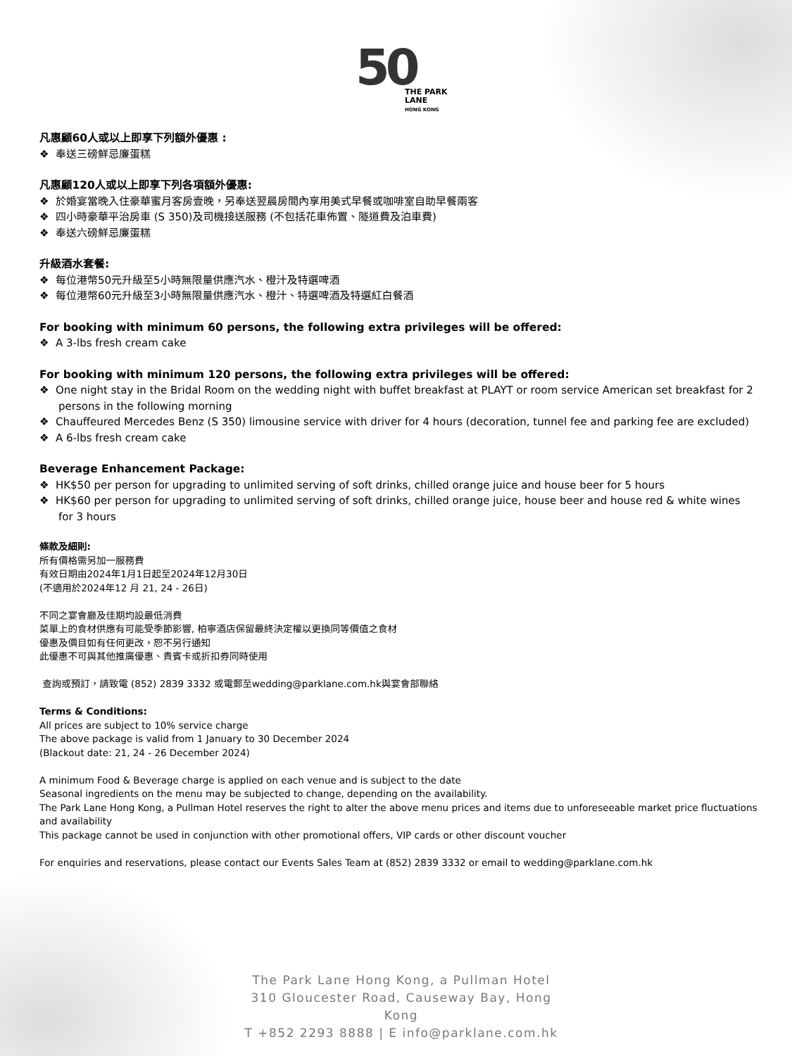50
THE PARK LANE
HONG KONG
凡惠顧60人或以上即享下列額外優惠 :
❖ 奉送三磅鮮忌廉蛋糕
凡惠顧120人或以上即享下列各項額外優惠:
❖ 於婚宴當晚入住豪華蜜月客房壹晚，另奉送翌晨房間內享用美式早餐或咖啡室自助早餐兩客
❖ 四小時豪華平治房車 (S 350)及司機接送服務 (不包括花車佈置、隧道費及泊車費)
❖ 奉送六磅鮮忌廉蛋糕
升級酒水套餐:
❖ 每位港幣50元升級至5小時無限量供應汽水、橙汁及特選啤酒
❖ 每位港幣60元升級至3小時無限量供應汽水、橙汁、特選啤酒及特選紅白餐酒
For booking with minimum 60 persons, the following extra privileges will be offered:
❖ A 3-lbs fresh cream cake
For booking with minimum 120 persons, the following extra privileges will be offered:
❖ One night stay in the Bridal Room on the wedding night with buffet breakfast at PLAYT or room service American set breakfast for 2 persons in the following morning
❖ Chauffeured Mercedes Benz (S 350) limousine service with driver for 4 hours (decoration, tunnel fee and parking fee are excluded)
❖ A 6-lbs fresh cream cake
Beverage Enhancement Package:
❖ HK$50 per person for upgrading to unlimited serving of soft drinks, chilled orange juice and house beer for 5 hours
❖ HK$60 per person for upgrading to unlimited serving of soft drinks, chilled orange juice, house beer and house red & white wines for 3 hours
條款及細則:
所有價格需另加一服務費
有效日期由2024年1月1日起至2024年12月30日
(不適用於2024年12 月 21, 24 - 26日)
不同之宴會廳及佳期均設最低消費
菜單上的食材供應有可能受季節影響, 柏寧酒店保留最終決定權以更換同等價值之食材
優惠及價目如有任何更改，恕不另行通知
此優惠不可與其他推廣優惠、貴賓卡或折扣券同時使用
查詢或預訂，請致電 (852) 2839 3332 或電郵至wedding@parklane.com.hk與宴會部聯絡
Terms & Conditions:
All prices are subject to 10% service charge
The above package is valid from 1 January to 30 December 2024
(Blackout date: 21, 24 - 26 December 2024)
A minimum Food & Beverage charge is applied on each venue and is subject to the date
Seasonal ingredients on the menu may be subjected to change, depending on the availability.
The Park Lane Hong Kong, a Pullman Hotel reserves the right to alter the above menu prices and items due to unforeseeable market price fluctuations and availability
This package cannot be used in conjunction with other promotional offers, VIP cards or other discount voucher
For enquiries and reservations, please contact our Events Sales Team at (852) 2839 3332 or email to wedding@parklane.com.hk
The Park Lane Hong Kong, a Pullman Hotel
310 Gloucester Road, Causeway Bay, Hong Kong
T +852 2293 8888 | E info@parklane.com.hk